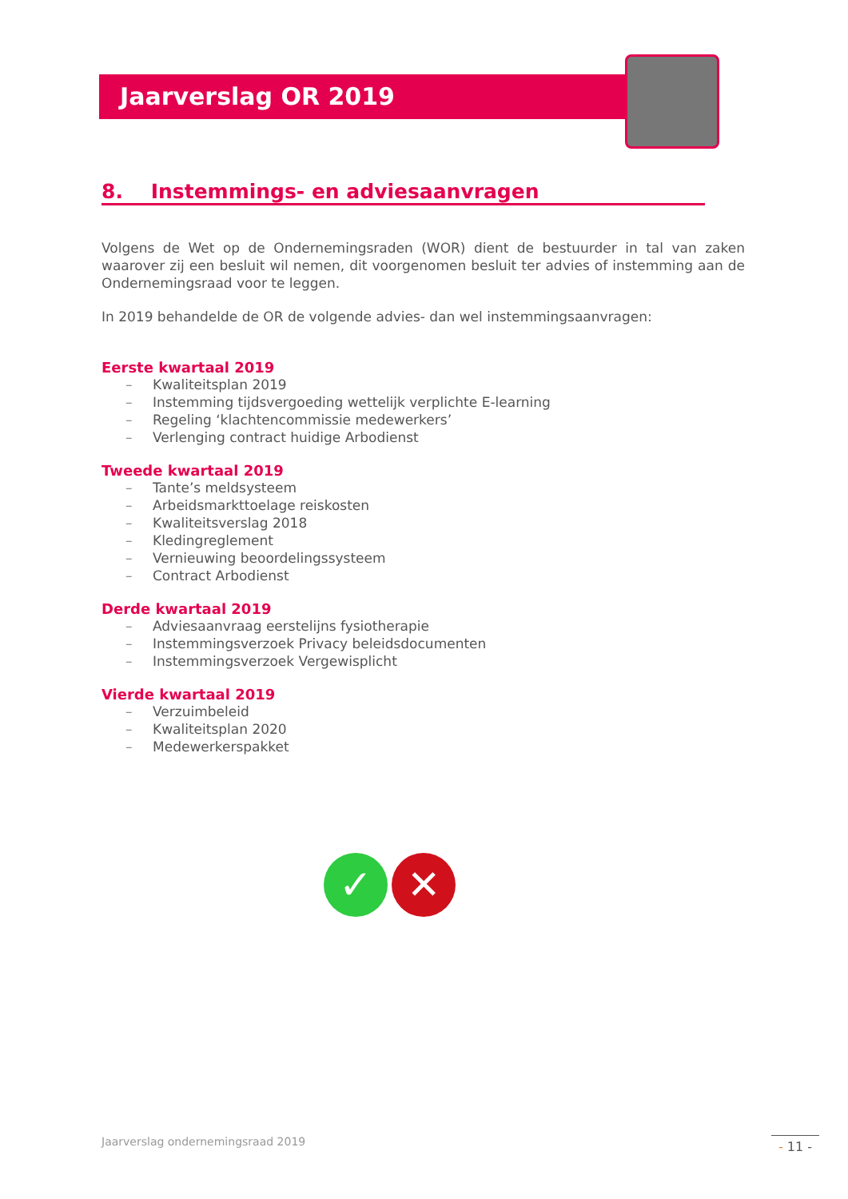Jaarverslag OR 2019
8. Instemmings- en adviesaanvragen
Volgens de Wet op de Ondernemingsraden (WOR) dient de bestuurder in tal van zaken waarover zij een besluit wil nemen, dit voorgenomen besluit ter advies of instemming aan de Ondernemingsraad voor te leggen.
In 2019 behandelde de OR de volgende advies- dan wel instemmingsaanvragen:
Eerste kwartaal 2019
– Kwaliteitsplan 2019
– Instemming tijdsvergoeding wettelijk verplichte E-learning
– Regeling ‘klachtencommissie medewerkers’
– Verlenging contract huidige Arbodienst
Tweede kwartaal 2019
– Tante’s meldsysteem
– Arbeidsmarkttoelage reiskosten
– Kwaliteitsverslag 2018
– Kledingreglement
– Vernieuwing beoordelingssysteem
– Contract Arbodienst
Derde kwartaal 2019
– Adviesaanvraag eerstelijns fysiotherapie
– Instemmingsverzoek Privacy beleidsdocumenten
– Instemmingsverzoek Vergewisplicht
Vierde kwartaal 2019
– Verzuimbeleid
– Kwaliteitsplan 2020
– Medewerkerspakket
✓ ✕
Jaarverslag ondernemingsraad 2019
- 11 -